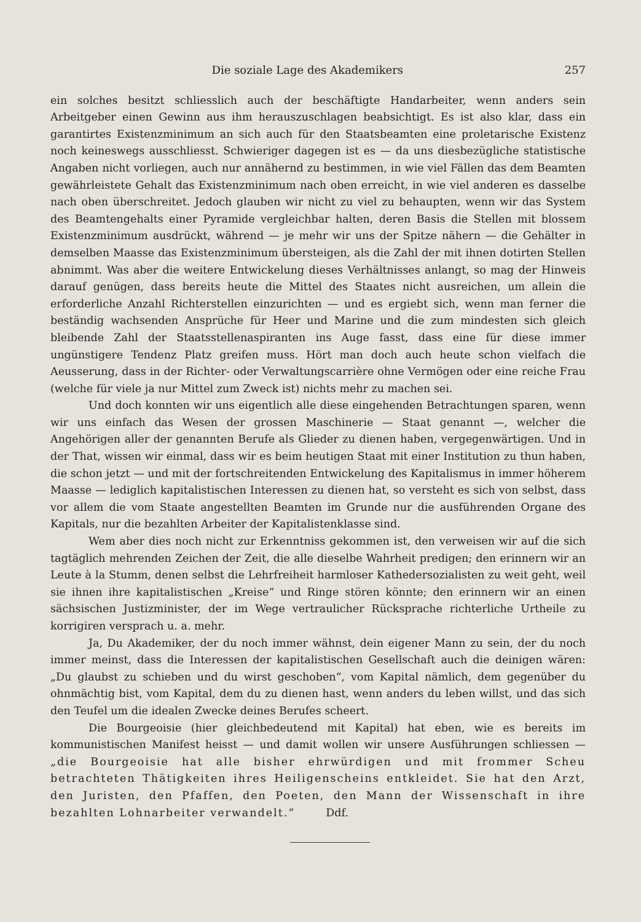Die soziale Lage des Akademikers 257
ein solches besitzt schliesslich auch der beschäftigte Handarbeiter, wenn anders sein Arbeitgeber einen Gewinn aus ihm herauszuschlagen beabsichtigt. Es ist also klar, dass ein garantirtes Existenzminimum an sich auch für den Staatsbeamten eine proletarische Existenz noch keineswegs ausschliesst. Schwieriger dagegen ist es — da uns diesbezügliche statistische Angaben nicht vorliegen, auch nur annähernd zu bestimmen, in wie viel Fällen das dem Beamten gewährleistete Gehalt das Existenzminimum nach oben erreicht, in wie viel anderen es dasselbe nach oben überschreitet. Jedoch glauben wir nicht zu viel zu behaupten, wenn wir das System des Beamtengehalts einer Pyramide vergleichbar halten, deren Basis die Stellen mit blossem Existenzminimum ausdrückt, während — je mehr wir uns der Spitze nähern — die Gehälter in demselben Maasse das Existenzminimum übersteigen, als die Zahl der mit ihnen dotirten Stellen abnimmt. Was aber die weitere Entwickelung dieses Verhältnisses anlangt, so mag der Hinweis darauf genügen, dass bereits heute die Mittel des Staates nicht ausreichen, um allein die erforderliche Anzahl Richterstellen einzurichten — und es ergiebt sich, wenn man ferner die beständig wachsenden Ansprüche für Heer und Marine und die zum mindesten sich gleich bleibende Zahl der Staatsstellenaspiranten ins Auge fasst, dass eine für diese immer ungünstigere Tendenz Platz greifen muss. Hört man doch auch heute schon vielfach die Aeusserung, dass in der Richter- oder Verwaltungscarrière ohne Vermögen oder eine reiche Frau (welche für viele ja nur Mittel zum Zweck ist) nichts mehr zu machen sei.
Und doch konnten wir uns eigentlich alle diese eingehenden Betrachtungen sparen, wenn wir uns einfach das Wesen der grossen Maschinerie — Staat genannt —, welcher die Angehörigen aller der genannten Berufe als Glieder zu dienen haben, vergegenwärtigen. Und in der That, wissen wir einmal, dass wir es beim heutigen Staat mit einer Institution zu thun haben, die schon jetzt — und mit der fortschreitenden Entwickelung des Kapitalismus in immer höherem Maasse — lediglich kapitalistischen Interessen zu dienen hat, so versteht es sich von selbst, dass vor allem die vom Staate angestellten Beamten im Grunde nur die ausführenden Organe des Kapitals, nur die bezahlten Arbeiter der Kapitalistenklasse sind.
Wem aber dies noch nicht zur Erkenntniss gekommen ist, den verweisen wir auf die sich tagtäglich mehrenden Zeichen der Zeit, die alle dieselbe Wahrheit predigen; den erinnern wir an Leute à la Stumm, denen selbst die Lehrfreiheit harmloser Kathedersozialisten zu weit geht, weil sie ihnen ihre kapitalistischen „Kreise“ und Ringe stören könnte; den erinnern wir an einen sächsischen Justizminister, der im Wege vertraulicher Rücksprache richterliche Urtheile zu korrigiren versprach u. a. mehr.
Ja, Du Akademiker, der du noch immer wähnst, dein eigener Mann zu sein, der du noch immer meinst, dass die Interessen der kapitalistischen Gesellschaft auch die deinigen wären: „Du glaubst zu schieben und du wirst geschoben“, vom Kapital nämlich, dem gegenüber du ohnmächtig bist, vom Kapital, dem du zu dienen hast, wenn anders du leben willst, und das sich den Teufel um die idealen Zwecke deines Berufes scheert.
Die Bourgeoisie (hier gleichbedeutend mit Kapital) hat eben, wie es bereits im kommunistischen Manifest heisst — und damit wollen wir unsere Ausführungen schliessen — „die Bourgeoisie hat alle bisher ehrwürdigen und mit frommer Scheu betrachteten Thätigkeiten ihres Heiligenscheins entkleidet. Sie hat den Arzt, den Juristen, den Pfaffen, den Poeten, den Mann der Wissenschaft in ihre bezahlten Lohnarbeiter verwandelt.“ Ddf.